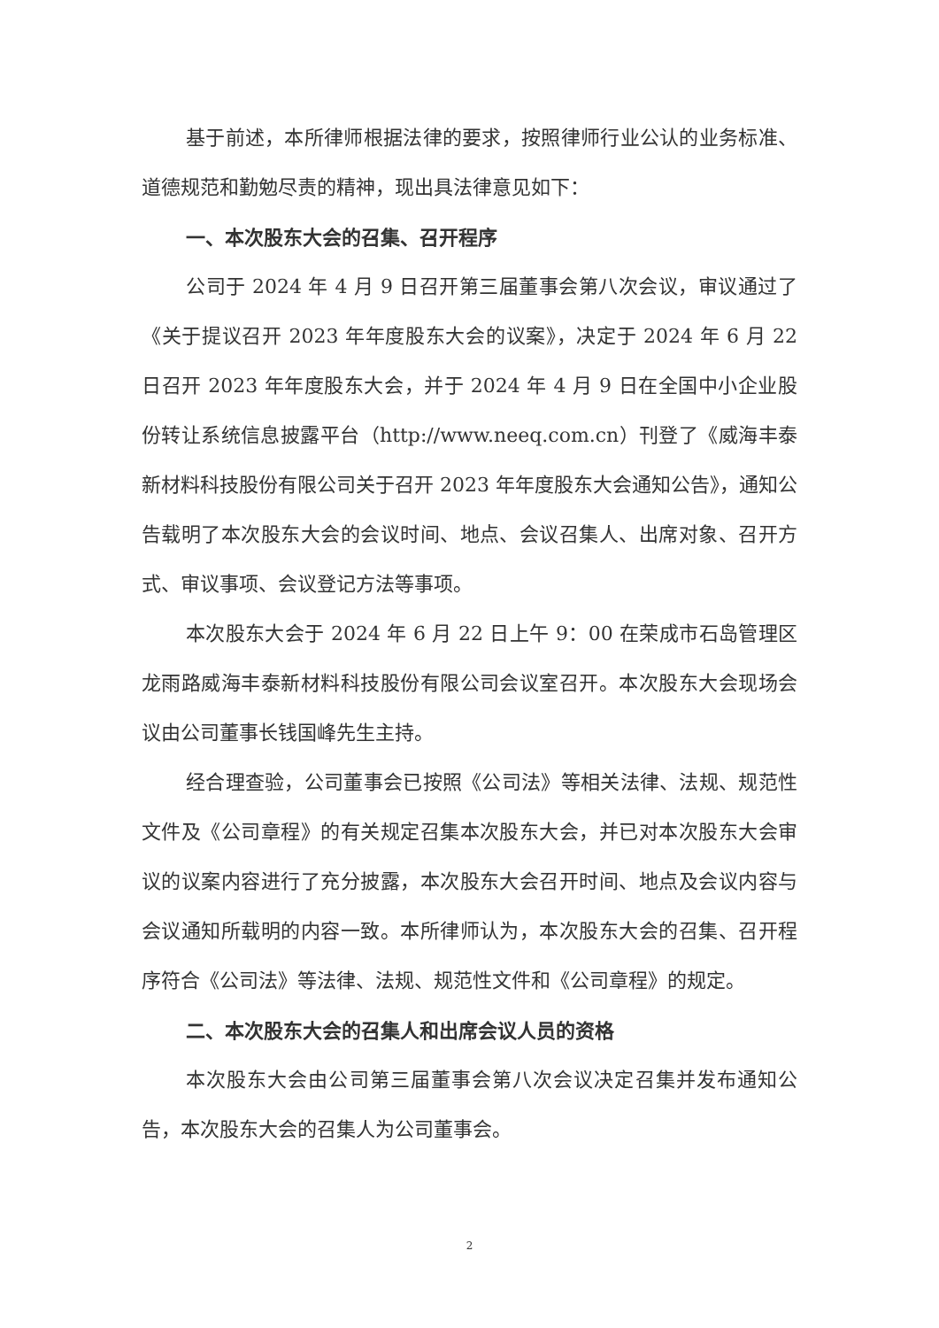基于前述，本所律师根据法律的要求，按照律师行业公认的业务标准、道德规范和勤勉尽责的精神，现出具法律意见如下：
一、本次股东大会的召集、召开程序
公司于 2024 年 4 月 9 日召开第三届董事会第八次会议，审议通过了《关于提议召开 2023 年年度股东大会的议案》，决定于 2024 年 6 月 22 日召开 2023 年年度股东大会，并于 2024 年 4 月 9 日在全国中小企业股份转让系统信息披露平台（http://www.neeq.com.cn）刊登了《威海丰泰新材料科技股份有限公司关于召开 2023 年年度股东大会通知公告》，通知公告载明了本次股东大会的会议时间、地点、会议召集人、出席对象、召开方式、审议事项、会议登记方法等事项。
本次股东大会于 2024 年 6 月 22 日上午 9：00 在荣成市石岛管理区龙雨路威海丰泰新材料科技股份有限公司会议室召开。本次股东大会现场会议由公司董事长钱国峰先生主持。
经合理查验，公司董事会已按照《公司法》等相关法律、法规、规范性文件及《公司章程》的有关规定召集本次股东大会，并已对本次股东大会审议的议案内容进行了充分披露，本次股东大会召开时间、地点及会议内容与会议通知所载明的内容一致。本所律师认为，本次股东大会的召集、召开程序符合《公司法》等法律、法规、规范性文件和《公司章程》的规定。
二、本次股东大会的召集人和出席会议人员的资格
本次股东大会由公司第三届董事会第八次会议决定召集并发布通知公告，本次股东大会的召集人为公司董事会。
2